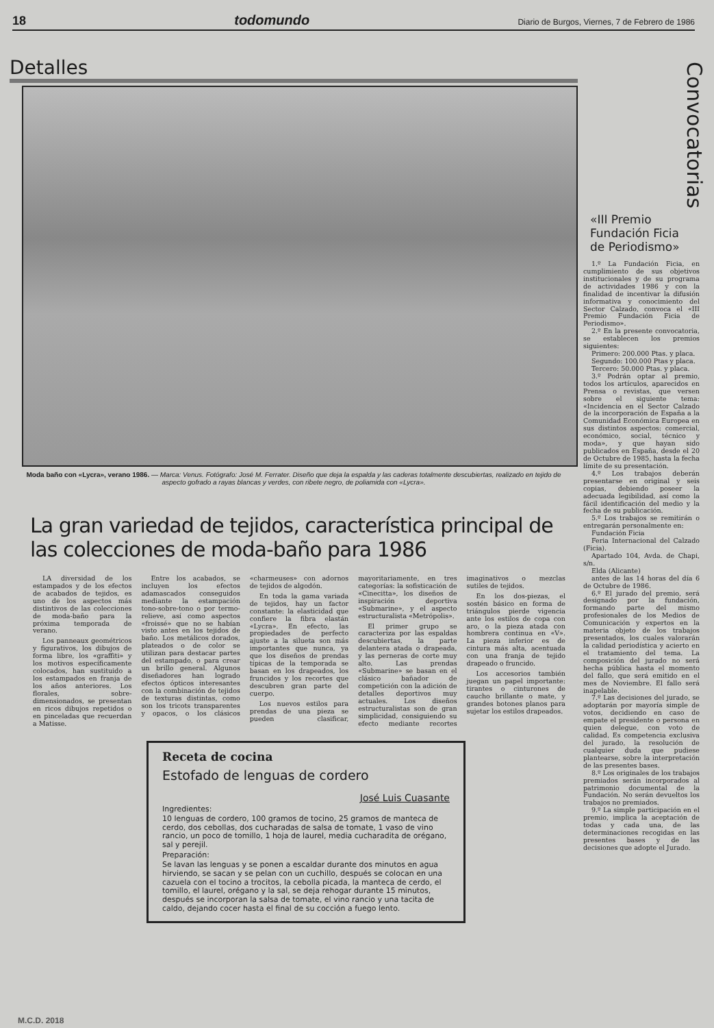18 todomundo Diario de Burgos, Viernes, 7 de Febrero de 1986
Detalles
Moda baño con «Lycra», verano 1986. — Marca: Venus. Fotógrafo: José M. Ferrater. Diseño que deja la espalda y las caderas totalmente descubiertas, realizado en tejido de aspecto gofrado a rayas blancas y verdes, con ribete negro, de poliamida con «Lycra».
La gran variedad de tejidos, característica principal de las colecciones de moda-baño para 1986
LA diversidad de los estampados y de los efectos de acabados de tejidos, es uno de los aspectos más distintivos de las colecciones de moda-baño para la próxima temporada de verano.
Los panneaux geométricos y figurativos, los dibujos de forma libre, los «graffiti» y los motivos específicamente colocados, han sustituido a los estampados en franja de los años anteriores. Los florales, sobre-dimensionados, se presentan en ricos dibujos repetidos o en pinceladas que recuerdan a Matisse.
Entre los acabados, se incluyen los efectos adamascados conseguidos mediante la estampación tono-sobre-tono o por termo-relieve, así como aspectos «froissé» que no se habían visto antes en los tejidos de baño. Los metálicos dorados, plateados o de color se utilizan para destacar partes del estampado, o para crear un brillo general. Algunos diseñadores han logrado efectos ópticos interesantes con la combinación de tejidos de texturas distintas, como son los tricots transparentes y opacos, o los clásicos «charmeuses» con adornos de tejidos de algodón.
En toda la gama variada de tejidos, hay un factor constante: la elasticidad que confiere la fibra elastán «Lycra». En efecto, las propiedades de perfecto ajuste a la silueta son más importantes que nunca, ya que los diseños de prendas típicas de la temporada se basan en los drapeados, los fruncidos y los recortes que descubren gran parte del cuerpo.
Los nuevos estilos para prendas de una pieza se pueden clasificar, mayoritariamente, en tres categorías: la sofisticación de «Cinecitta», los diseños de inspiración deportiva «Submarine», y el aspecto estructuralista «Metrópolis».
El primer grupo se caracteriza por las espaldas descubiertas, la parte delantera atada o drapeada, y las perneras de corte muy alto. Las prendas «Submarine» se basan en el clásico bañador de competición con la adición de detalles deportivos muy actuales. Los diseños estructuralistas son de gran simplicidad, consiguiendo su efecto mediante recortes imaginativos o mezclas sutiles de tejidos.
En los dos-piezas, el sostén básico en forma de triángulos pierde vigencia ante los estilos de copa con aro, o la pieza atada con hombrera continua en «V». La pieza inferior es de cintura más alta, acentuada con una franja de tejido drapeado o fruncido.
Los accesorios también juegan un papel importante: tirantes o cinturones de caucho brillante o mate, y grandes botones planos para sujetar los estilos drapeados.
Receta de cocina
Estofado de lenguas de cordero
José Luis Cuasante
Ingredientes:
10 lenguas de cordero, 100 gramos de tocino, 25 gramos de manteca de cerdo, dos cebollas, dos cucharadas de salsa de tomate, 1 vaso de vino rancio, un poco de tomillo, 1 hoja de laurel, media cucharadita de orégano, sal y perejil.
Preparación:
Se lavan las lenguas y se ponen a escaldar durante dos minutos en agua hirviendo, se sacan y se pelan con un cuchillo, después se colocan en una cazuela con el tocino a trocitos, la cebolla picada, la manteca de cerdo, el tomillo, el laurel, orégano y la sal, se deja rehogar durante 15 minutos, después se incorporan la salsa de tomate, el vino rancio y una tacita de caldo, dejando cocer hasta el final de su cocción a fuego lento.
Convocatorias
«III Premio Fundación Ficia de Periodismo»
1.º La Fundación Ficia, en cumplimiento de sus objetivos institucionales y de su programa de actividades 1986 y con la finalidad de incentivar la difusión informativa y conocimiento del Sector Calzado, convoca el «III Premio Fundación Ficia de Periodismo».
2.º En la presente convocatoria, se establecen los premios siguientes:
Primero: 200.000 Ptas. y placa.
Segundo: 100.000 Ptas y placa.
Tercero: 50.000 Ptas. y placa.
3.º Podrán optar al premio, todos los artículos, aparecidos en Prensa o revistas, que versen sobre el siguiente tema: «Incidencia en el Sector Calzado de la incorporación de España a la Comunidad Económica Europea en sus distintos aspectos: comercial, económico, social, técnico y moda», y que hayan sido publicados en España, desde el 20 de Octubre de 1985, hasta la fecha límite de su presentación.
4.º Los trabajos deberán presentarse en original y seis copias, debiendo poseer la adecuada legibilidad, así como la fácil identificación del medio y la fecha de su publicación.
5.º Los trabajos se remitirán o entregarán personalmente en:
Fundación Ficia
Feria Internacional del Calzado (Ficia).
Apartado 104, Avda. de Chapi, s/n.
Elda (Alicante)
antes de las 14 horas del día 6 de Octubre de 1986.
6.º El jurado del premio, será designado por la fundación, formando parte del mismo profesionales de los Medios de Comunicación y expertos en la materia objeto de los trabajos presentados, los cuales valorarán la calidad periodística y acierto en el tratamiento del tema. La composición del jurado no será hecha pública hasta el momento del fallo, que será emitido en el mes de Noviembre. El fallo será inapelable.
7.º Las decisiones del jurado, se adoptarán por mayoría simple de votos, decidiendo en caso de empate el presidente o persona en quien delegue, con voto de calidad. Es competencia exclusiva del jurado, la resolución de cualquier duda que pudiese plantearse, sobre la interpretación de las presentes bases.
8.º Los originales de los trabajos premiados serán incorporados al patrimonio documental de la Fundación. No serán devueltos los trabajos no premiados.
9.º La simple participación en el premio, implica la aceptación de todas y cada una, de las determinaciones recogidas en las presentes bases y de las decisiones que adopte el Jurado.
M.C.D. 2018